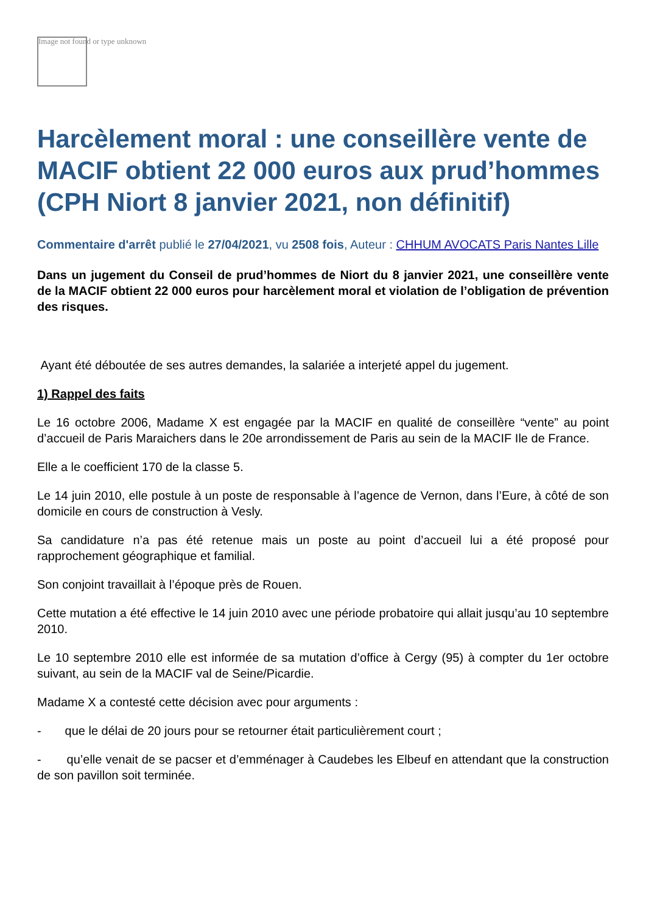Image not found or type unknown
Harcèlement moral : une conseillère vente de MACIF obtient 22 000 euros aux prud’hommes (CPH Niort 8 janvier 2021, non définitif)
Commentaire d'arrêt publié le 27/04/2021, vu 2508 fois, Auteur : CHHUM AVOCATS Paris Nantes Lille
Dans un jugement du Conseil de prud’hommes de Niort du 8 janvier 2021, une conseillère vente de la MACIF obtient 22 000 euros pour harcèlement moral et violation de l’obligation de prévention des risques.
Ayant été déboutée de ses autres demandes, la salariée a interjeté appel du jugement.
1) Rappel des faits
Le 16 octobre 2006, Madame X est engagée par la MACIF en qualité de conseillère “vente” au point d’accueil de Paris Maraichers dans le 20e arrondissement de Paris au sein de la MACIF Ile de France.
Elle a le coefficient 170 de la classe 5.
Le 14 juin 2010, elle postule à un poste de responsable à l’agence de Vernon, dans l’Eure, à côté de son domicile en cours de construction à Vesly.
Sa candidature n’a pas été retenue mais un poste au point d’accueil lui a été proposé pour rapprochement géographique et familial.
Son conjoint travaillait à l’époque près de Rouen.
Cette mutation a été effective le 14 juin 2010 avec une période probatoire qui allait jusqu’au 10 septembre 2010.
Le 10 septembre 2010 elle est informée de sa mutation d’office à Cergy (95) à compter du 1er octobre suivant, au sein de la MACIF val de Seine/Picardie.
Madame X a contesté cette décision avec pour arguments :
- que le délai de 20 jours pour se retourner était particulièrement court ;
- qu’elle venait de se pacser et d’emménager à Caudebes les Elbeuf en attendant que la construction de son pavillon soit terminée.